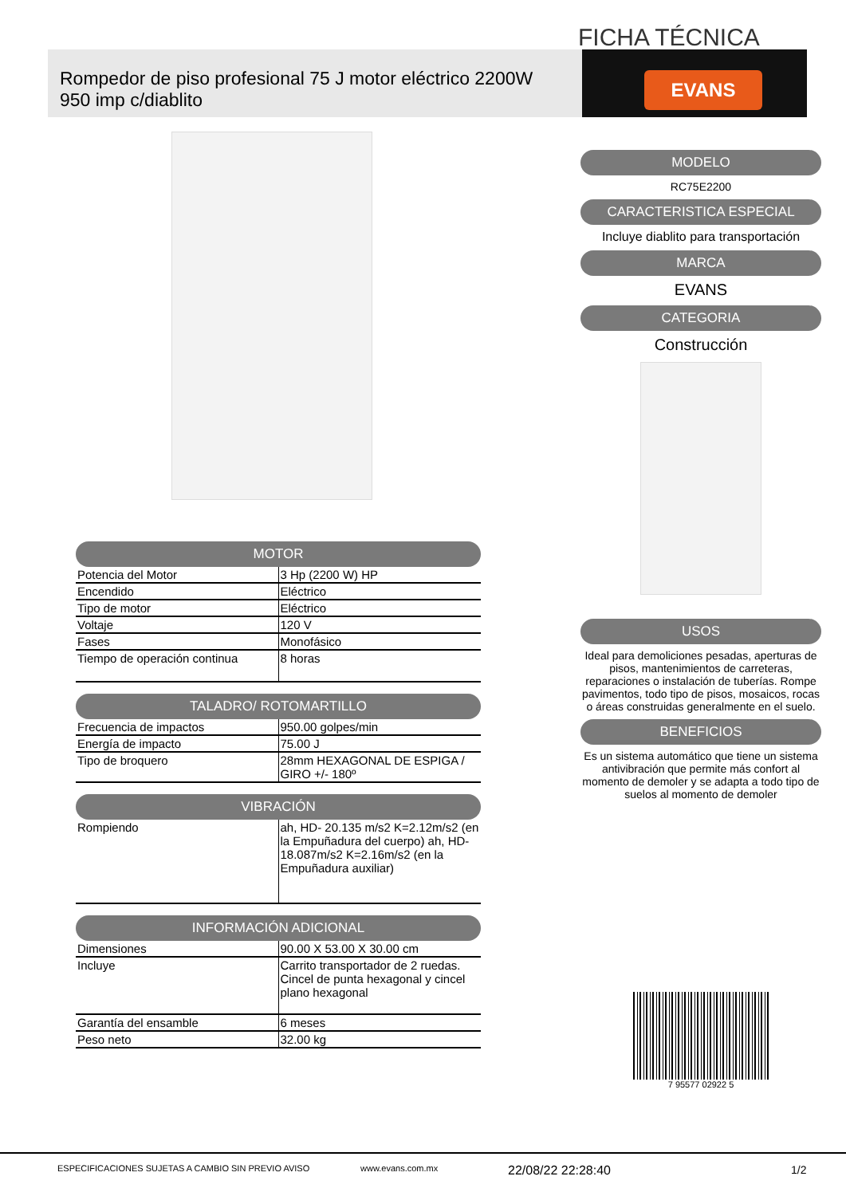FICHA TÉCNICA
EVANS
Rompedor de piso profesional 75 J motor eléctrico 2200W 950 imp c/diablito
MOTOR
| Potencia del Motor | 3 Hp (2200 W) HP |
| Encendido | Eléctrico |
| Tipo de motor | Eléctrico |
| Voltaje | 120 V |
| Fases | Monofásico |
| Tiempo de operación continua | 8 horas |
TALADRO/ ROTOMARTILLO
| Frecuencia de impactos | 950.00 golpes/min |
| Energía de impacto | 75.00 J |
| Tipo de broquero | 28mm HEXAGONAL DE ESPIGA / GIRO +/- 180º |
VIBRACIÓN
| Rompiendo | ah, HD- 20.135 m/s2 K=2.12m/s2 (en la Empuñadura del cuerpo) ah, HD- 18.087m/s2 K=2.16m/s2 (en la Empuñadura auxiliar) |
INFORMACIÓN ADICIONAL
| Dimensiones | 90.00 X 53.00 X 30.00 cm |
| Incluye | Carrito transportador de 2 ruedas. Cincel de punta hexagonal y cincel plano hexagonal |
| Garantía del ensamble | 6 meses |
| Peso neto | 32.00 kg |
MODELO
RC75E2200
CARACTERISTICA ESPECIAL
Incluye diablito para transportación
MARCA
EVANS
CATEGORIA
Construcción
USOS
Ideal para demoliciones pesadas, aperturas de pisos, mantenimientos de carreteras, reparaciones o instalación de tuberías. Rompe pavimentos, todo tipo de pisos, mosaicos, rocas o áreas construidas generalmente en el suelo.
BENEFICIOS
Es un sistema automático que tiene un sistema antivibración que permite más confort al momento de demoler y se adapta a todo tipo de suelos al momento de demoler
7 95577 02922 5
ESPECIFICACIONES SUJETAS A CAMBIO SIN PREVIO AVISO www.evans.com.mx 22/08/22 22:28:40 1/2